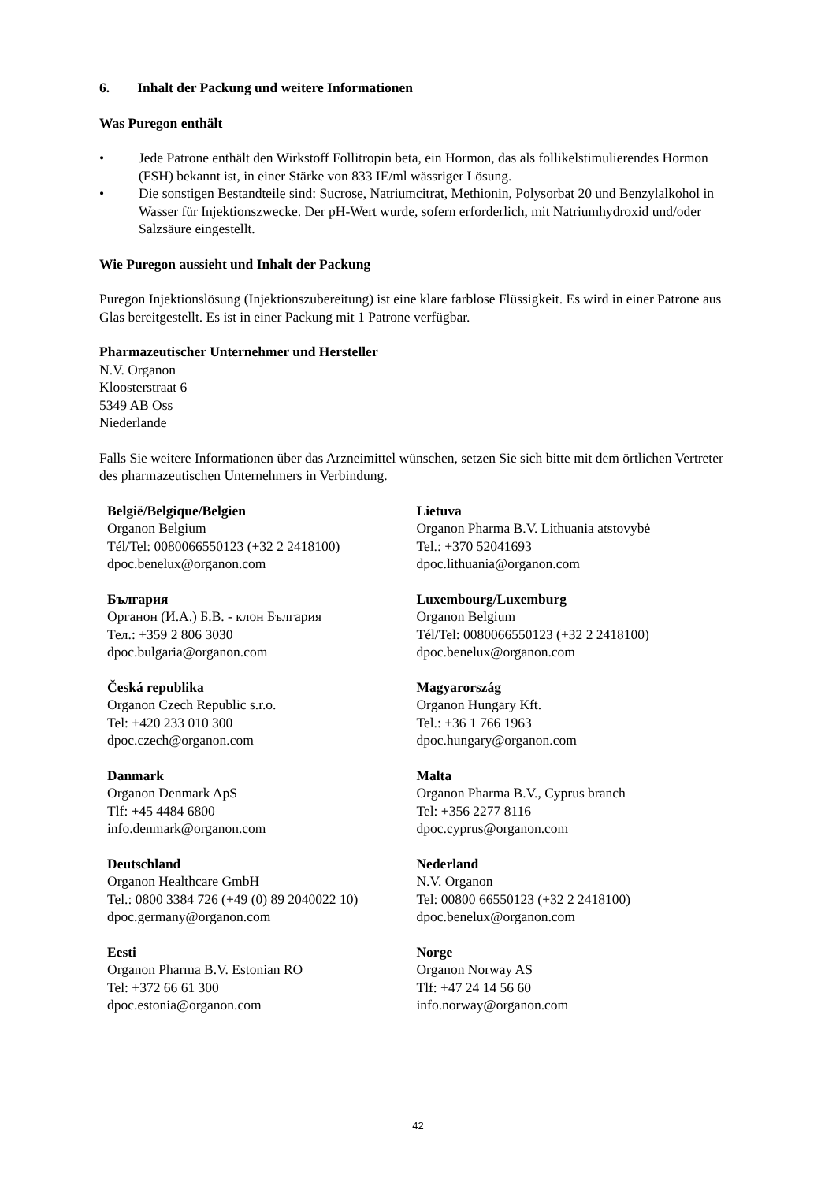6. Inhalt der Packung und weitere Informationen
Was Puregon enthält
• Jede Patrone enthält den Wirkstoff Follitropin beta, ein Hormon, das als follikelstimulierendes Hormon (FSH) bekannt ist, in einer Stärke von 833 IE/ml wässriger Lösung.
• Die sonstigen Bestandteile sind: Sucrose, Natriumcitrat, Methionin, Polysorbat 20 und Benzylalkohol in Wasser für Injektionszwecke. Der pH-Wert wurde, sofern erforderlich, mit Natriumhydroxid und/oder Salzsäure eingestellt.
Wie Puregon aussieht und Inhalt der Packung
Puregon Injektionslösung (Injektionszubereitung) ist eine klare farblose Flüssigkeit. Es wird in einer Patrone aus Glas bereitgestellt. Es ist in einer Packung mit 1 Patrone verfügbar.
Pharmazeutischer Unternehmer und Hersteller
N.V. Organon
Kloosterstraat 6
5349 AB Oss
Niederlande
Falls Sie weitere Informationen über das Arzneimittel wünschen, setzen Sie sich bitte mit dem örtlichen Vertreter des pharmazeutischen Unternehmers in Verbindung.
| België/Belgique/Belgien Organon Belgium Tél/Tel: 0080066550123 (+32 2 2418100) dpoc.benelux@organon.com | Lietuva Organon Pharma B.V. Lithuania atstovybė Tel.: +370 52041693 dpoc.lithuania@organon.com |
| България Органон (И.А.) Б.В. - клон България Тел.: +359 2 806 3030 dpoc.bulgaria@organon.com | Luxembourg/Luxemburg Organon Belgium Tél/Tel: 0080066550123 (+32 2 2418100) dpoc.benelux@organon.com |
| Česká republika Organon Czech Republic s.r.o. Tel: +420 233 010 300 dpoc.czech@organon.com | Magyarország Organon Hungary Kft. Tel.: +36 1 766 1963 dpoc.hungary@organon.com |
| Danmark Organon Denmark ApS Tlf: +45 4484 6800 info.denmark@organon.com | Malta Organon Pharma B.V., Cyprus branch Tel: +356 2277 8116 dpoc.cyprus@organon.com |
| Deutschland Organon Healthcare GmbH Tel.: 0800 3384 726 (+49 (0) 89 2040022 10) dpoc.germany@organon.com | Nederland N.V. Organon Tel: 00800 66550123 (+32 2 2418100) dpoc.benelux@organon.com |
| Eesti Organon Pharma B.V. Estonian RO Tel: +372 66 61 300 dpoc.estonia@organon.com | Norge Organon Norway AS Tlf: +47 24 14 56 60 info.norway@organon.com |
42